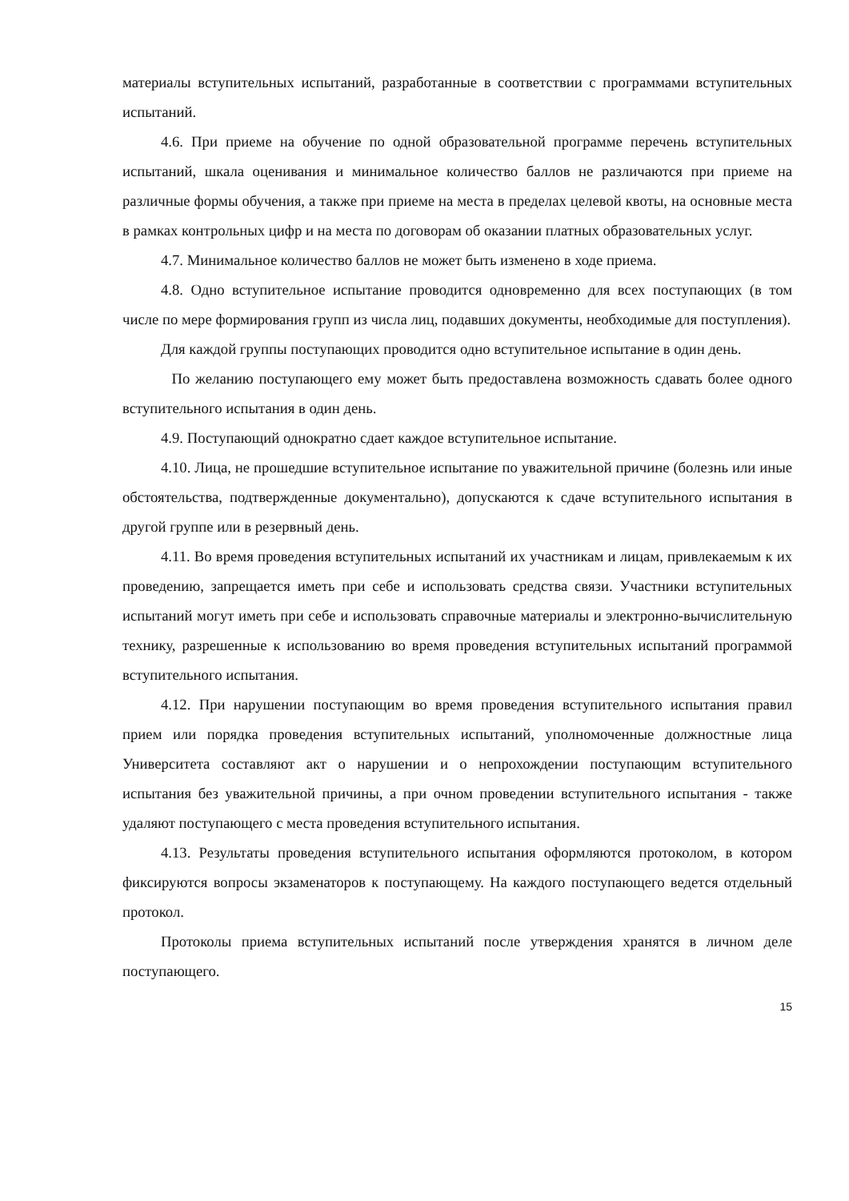материалы вступительных испытаний, разработанные в соответствии с программами вступительных испытаний.
4.6. При приеме на обучение по одной образовательной программе перечень вступительных испытаний, шкала оценивания и минимальное количество баллов не различаются при приеме на различные формы обучения, а также при приеме на места в пределах целевой квоты, на основные места в рамках контрольных цифр и на места по договорам об оказании платных образовательных услуг.
4.7. Минимальное количество баллов не может быть изменено в ходе приема.
4.8. Одно вступительное испытание проводится одновременно для всех поступающих (в том числе по мере формирования групп из числа лиц, подавших документы, необходимые для поступления).
Для каждой группы поступающих проводится одно вступительное испытание в один день.
По желанию поступающего ему может быть предоставлена возможность сдавать более одного вступительного испытания в один день.
4.9. Поступающий однократно сдает каждое вступительное испытание.
4.10. Лица, не прошедшие вступительное испытание по уважительной причине (болезнь или иные обстоятельства, подтвержденные документально), допускаются к сдаче вступительного испытания в другой группе или в резервный день.
4.11. Во время проведения вступительных испытаний их участникам и лицам, привлекаемым к их проведению, запрещается иметь при себе и использовать средства связи. Участники вступительных испытаний могут иметь при себе и использовать справочные материалы и электронно-вычислительную технику, разрешенные к использованию во время проведения вступительных испытаний программой вступительного испытания.
4.12. При нарушении поступающим во время проведения вступительного испытания правил прием или порядка проведения вступительных испытаний, уполномоченные должностные лица Университета составляют акт о нарушении и о непрохождении поступающим вступительного испытания без уважительной причины, а при очном проведении вступительного испытания - также удаляют поступающего с места проведения вступительного испытания.
4.13. Результаты проведения вступительного испытания оформляются протоколом, в котором фиксируются вопросы экзаменаторов к поступающему. На каждого поступающего ведется отдельный протокол.
Протоколы приема вступительных испытаний после утверждения хранятся в личном деле поступающего.
15